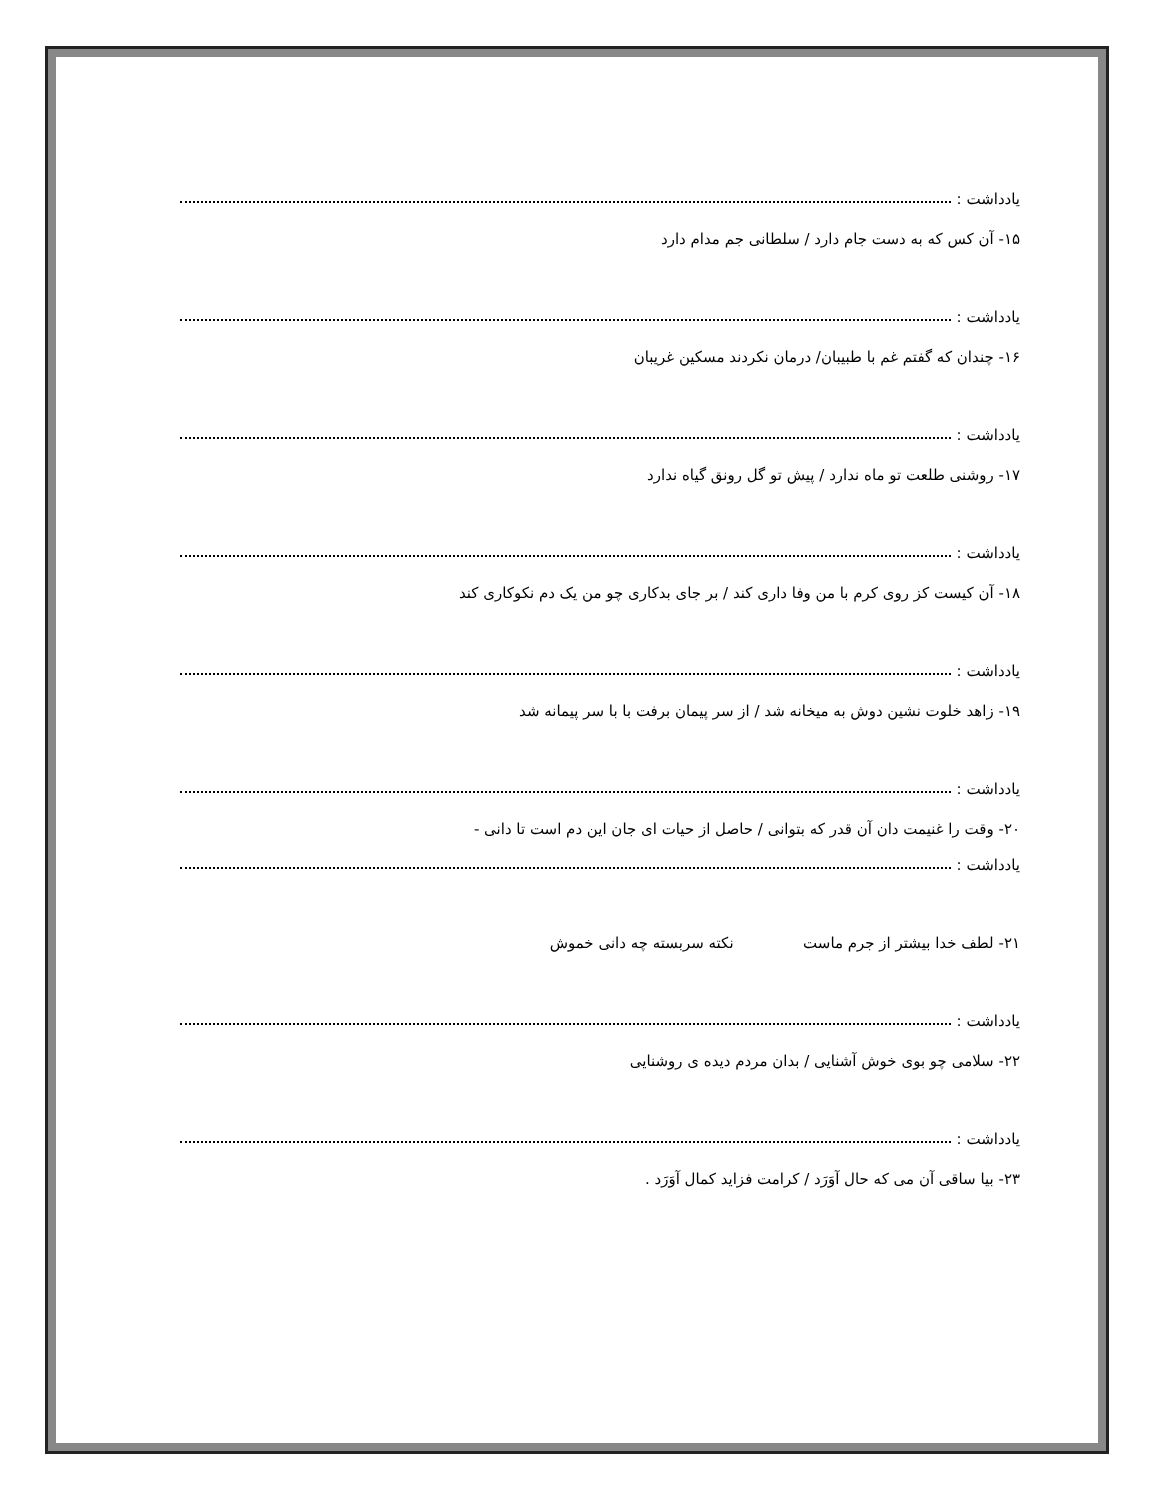یادداشت :
۱۵- آن کس که به دست جام دارد / سلطانی جم مدام دارد
یادداشت :
۱۶- چندان که گفتم غم با طبیبان/ درمان نکردند مسکین غریبان
یادداشت :
۱۷- روشنی طلعت تو ماه ندارد / پیش تو گل رونق گیاه ندارد
یادداشت :
۱۸- آن کیست کز روی کرم با من وفا داری کند / بر جای بدکاری چو من یک دم نکوکاری کند
یادداشت :
۱۹- زاهد خلوت نشین دوش به میخانه شد / از سر پیمان برفت با با سر پیمانه شد
یادداشت :
۲۰- وقت را غنیمت دان آن قدر که بتوانی / حاصل از حیات ای جان این دم است تا دانی -
یادداشت :
۲۱- لطف خدا بیشتر از جرم ماست نکته سربسته چه دانی خموش
یادداشت :
۲۲- سلامی چو بوی خوش آشنایی / بدان مردم دیده ی روشنایی
یادداشت :
۲۳- بیا ساقی آن می که حال آوَرَد / کرامت فزاید کمال آوَرَد .